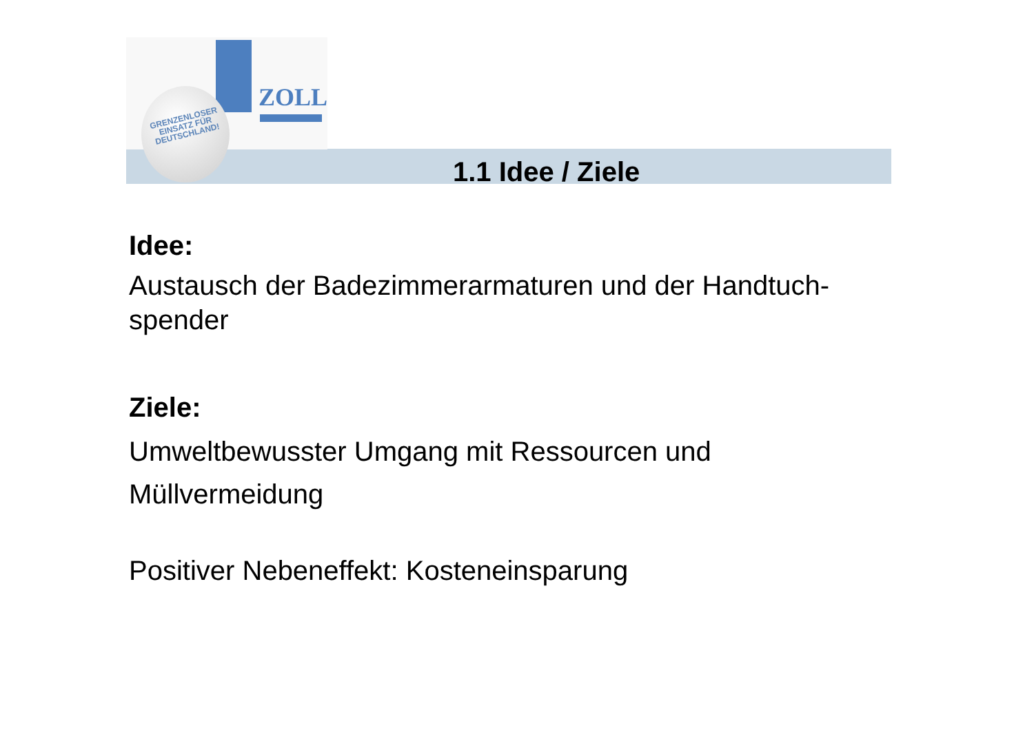ZOLL
GRENZENLOSER
EINSATZ FÜR
DEUTSCHLAND!
1.1 Idee / Ziele
Idee:
Austausch der Badezimmerarmaturen und der Handtuch-spender
Ziele:
Umweltbewusster Umgang mit Ressourcen und Müllvermeidung
Positiver Nebeneffekt: Kosteneinsparung